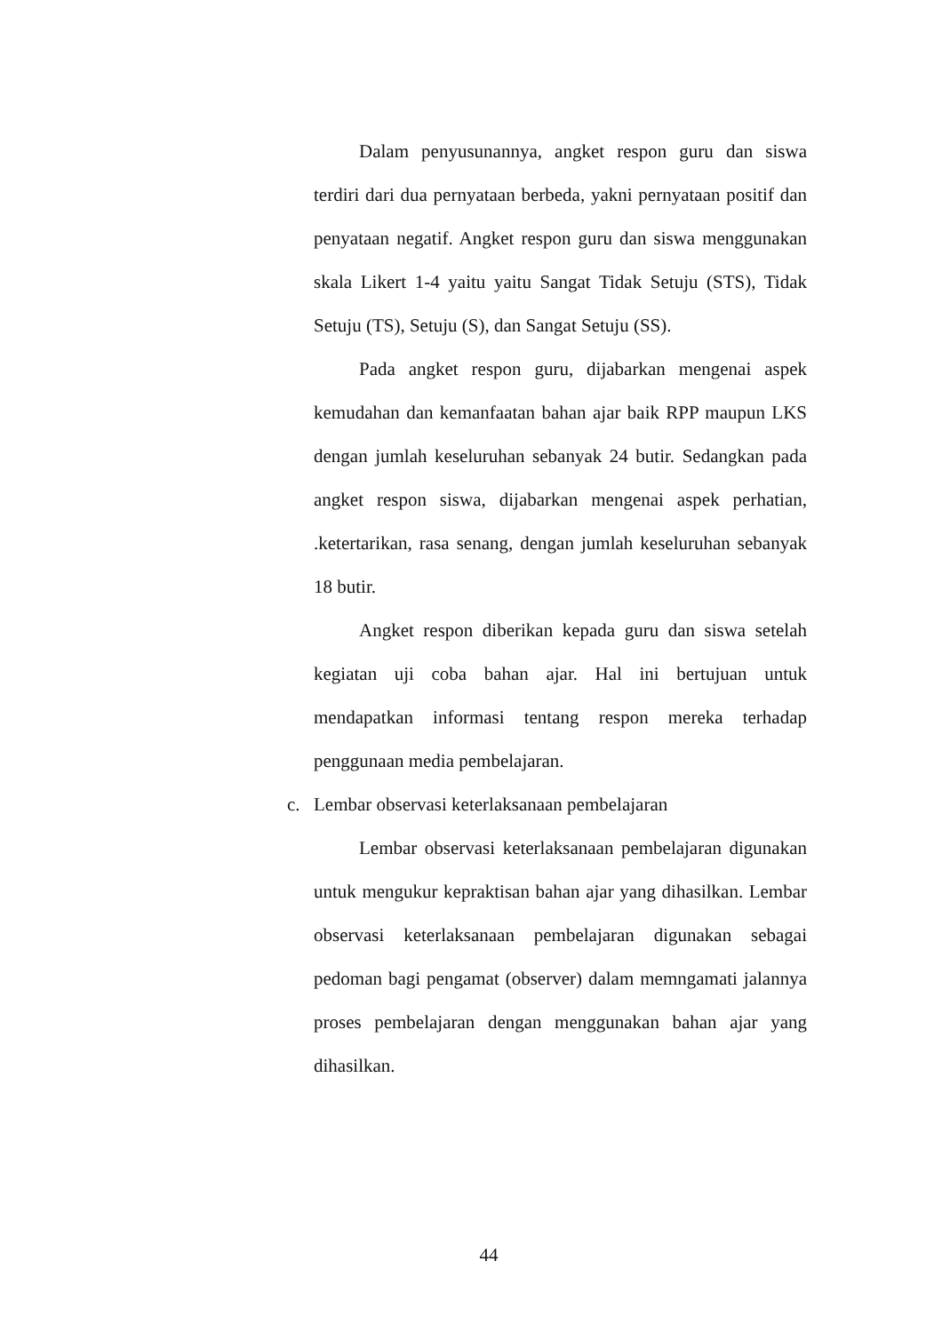Dalam penyusunannya, angket respon guru dan siswa terdiri dari dua pernyataan berbeda, yakni pernyataan positif dan penyataan negatif. Angket respon guru dan siswa menggunakan skala Likert 1-4 yaitu yaitu Sangat Tidak Setuju (STS), Tidak Setuju (TS), Setuju (S), dan Sangat Setuju (SS).
Pada angket respon guru, dijabarkan mengenai aspek kemudahan dan kemanfaatan bahan ajar baik RPP maupun LKS dengan jumlah keseluruhan sebanyak 24 butir. Sedangkan pada angket respon siswa, dijabarkan mengenai aspek perhatian, .ketertarikan, rasa senang, dengan jumlah keseluruhan sebanyak 18 butir.
Angket respon diberikan kepada guru dan siswa setelah kegiatan uji coba bahan ajar. Hal ini bertujuan untuk mendapatkan informasi tentang respon mereka terhadap penggunaan media pembelajaran.
c. Lembar observasi keterlaksanaan pembelajaran
Lembar observasi keterlaksanaan pembelajaran digunakan untuk mengukur kepraktisan bahan ajar yang dihasilkan. Lembar observasi keterlaksanaan pembelajaran digunakan sebagai pedoman bagi pengamat (observer) dalam memngamati jalannya proses pembelajaran dengan menggunakan bahan ajar yang dihasilkan.
44